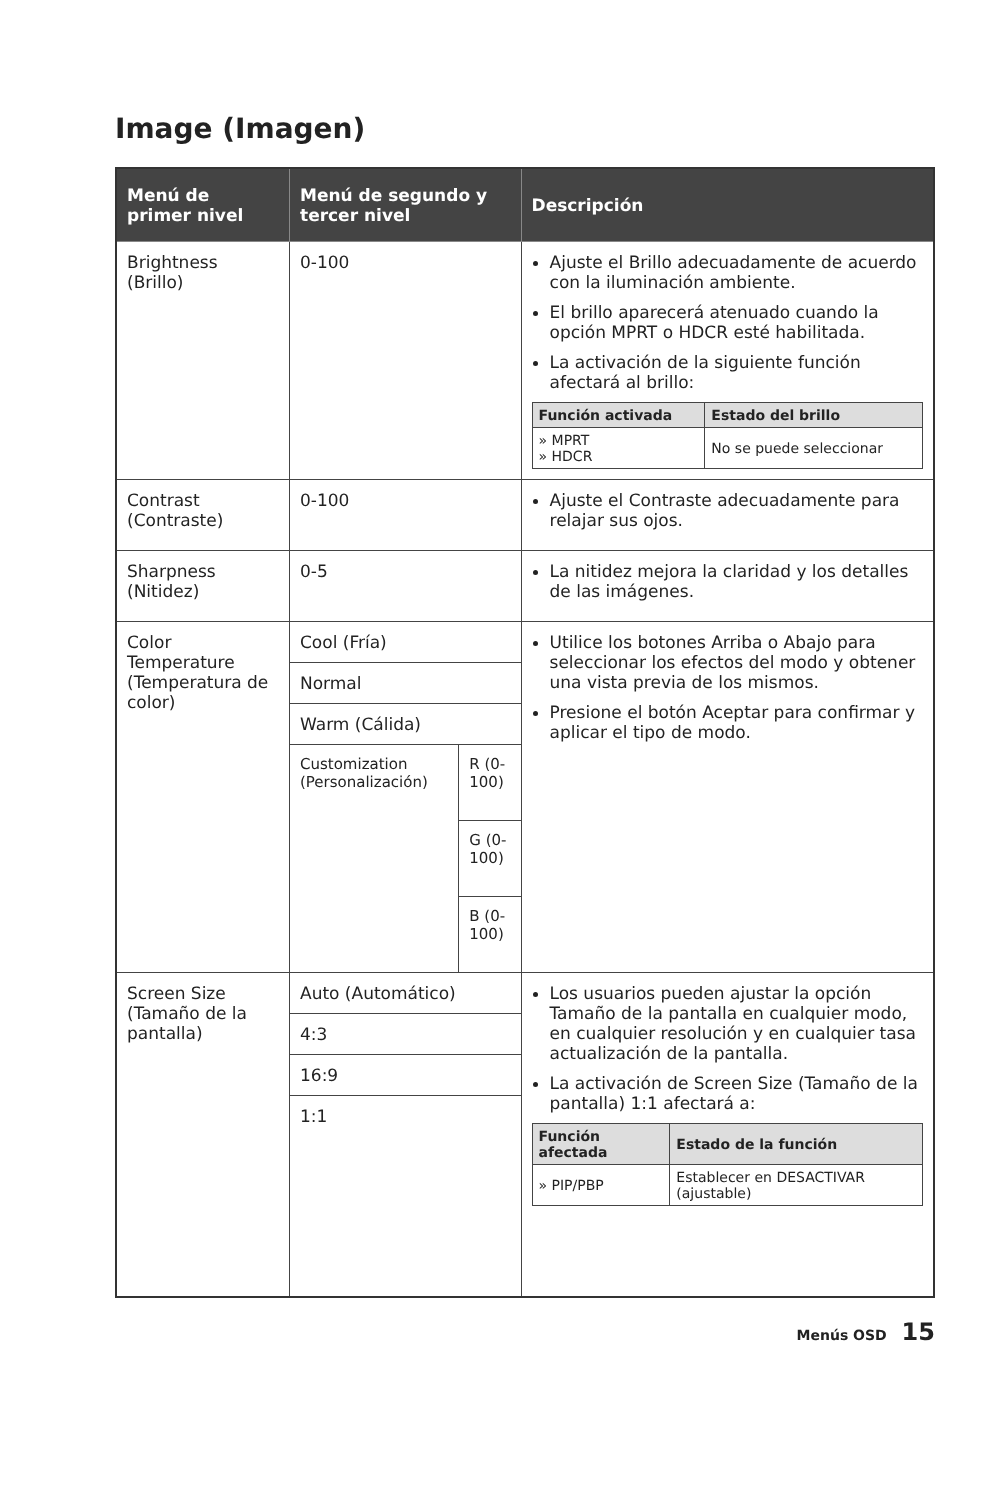Image (Imagen)
| Menú de primer nivel | Menú de segundo y tercer nivel | | Descripción |
| --- | --- | --- | --- |
| Brightness (Brillo) | 0-100 | | Ajuste el Brillo adecuadamente de acuerdo con la iluminación ambiente. El brillo aparecerá atenuado cuando la opción MPRT o HDCR esté habilitada. La activación de la siguiente función afectará al brillo: / Función activada / Estado del brillo / / --- / --- / / » MPRT » HDCR / No se puede seleccionar / |
| Contrast (Contraste) | 0-100 | | Ajuste el Contraste adecuadamente para relajar sus ojos. |
| Sharpness (Nitidez) | 0-5 | | La nitidez mejora la claridad y los detalles de las imágenes. |
| Color Temperature (Temperatura de color) | Cool (Fría) | | Utilice los botones Arriba o Abajo para seleccionar los efectos del modo y obtener una vista previa de los mismos. Presione el botón Aceptar para confirmar y aplicar el tipo de modo. |
| | Normal | | |
| | Warm (Cálida) | | |
| | Customization (Personalización) | R (0-100) | |
| | | G (0-100) | |
| | | B (0-100) | |
| Screen Size (Tamaño de la pantalla) | Auto (Automático) | | Los usuarios pueden ajustar la opción Tamaño de la pantalla en cualquier modo, en cualquier resolución y en cualquier tasa actualización de la pantalla. La activación de Screen Size (Tamaño de la pantalla) 1:1 afectará a: / Función afectada / Estado de la función / / --- / --- / / » PIP/PBP / Establecer en DESACTIVAR (ajustable) / |
| | 4:3 | | |
| | 16:9 | | |
| | 1:1 | | |
Menús OSD 15